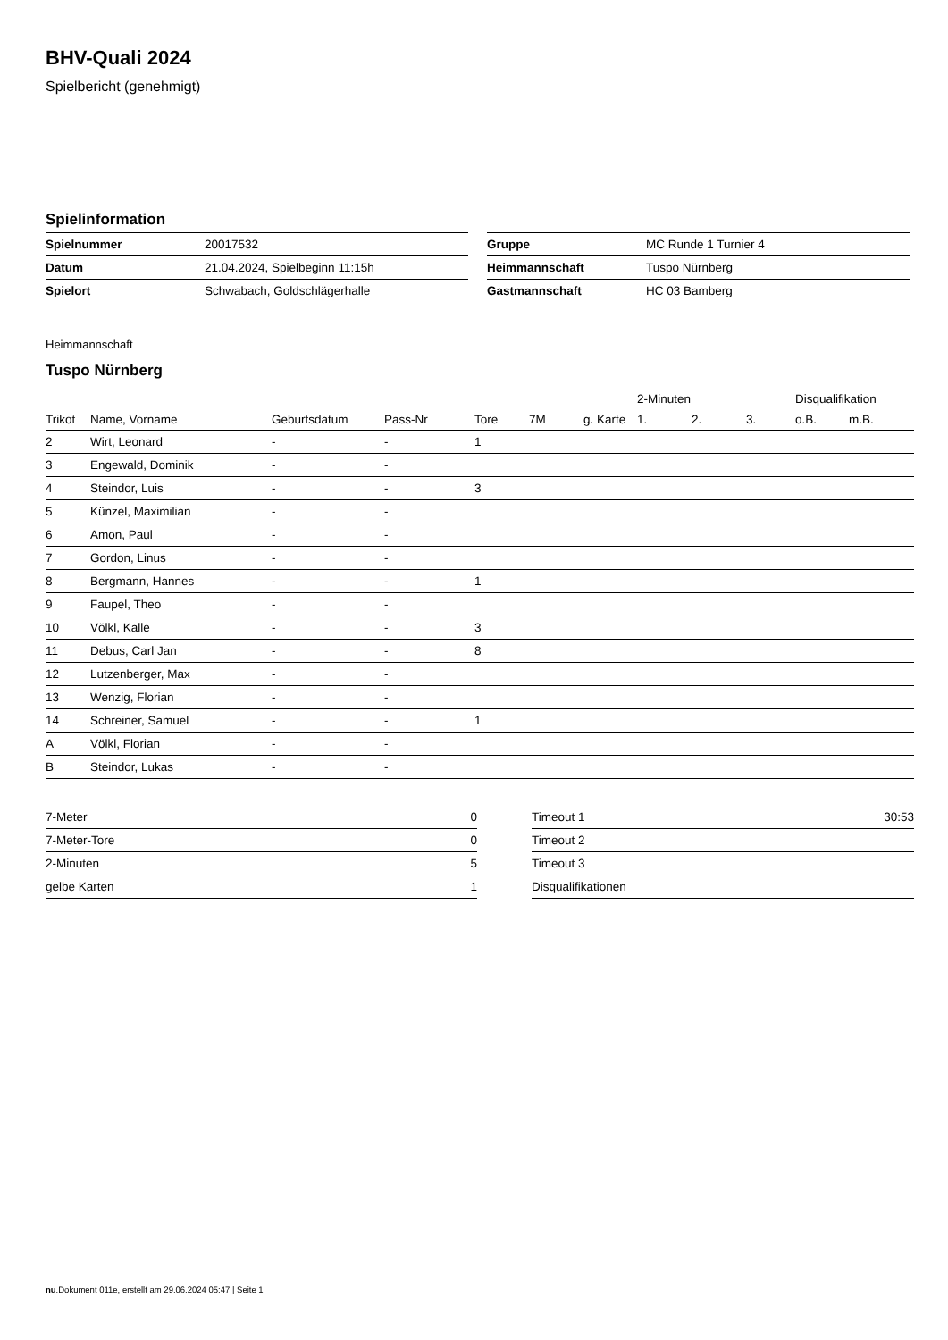BHV-Quali 2024
Spielbericht (genehmigt)
Spielinformation
| Spielnummer | 20017532 |
| Datum | 21.04.2024, Spielbeginn 11:15h |
| Spielort | Schwabach, Goldschlägerhalle |
| Gruppe | MC Runde 1 Turnier 4 |
| Heimmannschaft | Tuspo Nürnberg |
| Gastmannschaft | HC 03 Bamberg |
Heimmannschaft
Tuspo Nürnberg
| | | | | | | | 2-Minuten | | | Disqualifikation | |
| --- | --- | --- | --- | --- | --- | --- | --- | --- | --- | --- | --- |
| Trikot | Name, Vorname | Geburtsdatum | Pass-Nr | Tore | 7M | g. Karte | 1. | 2. | 3. | o.B. | m.B. |
| 2 | Wirt, Leonard | - | - | 1 | | | | | | | |
| 3 | Engewald, Dominik | - | - | | | | | | | | |
| 4 | Steindor, Luis | - | - | 3 | | | | | | | |
| 5 | Künzel, Maximilian | - | - | | | | | | | | |
| 6 | Amon, Paul | - | - | | | | | | | | |
| 7 | Gordon, Linus | - | - | | | | | | | | |
| 8 | Bergmann, Hannes | - | - | 1 | | | | | | | |
| 9 | Faupel, Theo | - | - | | | | | | | | |
| 10 | Völkl, Kalle | - | - | 3 | | | | | | | |
| 11 | Debus, Carl Jan | - | - | 8 | | | | | | | |
| 12 | Lutzenberger, Max | - | - | | | | | | | | |
| 13 | Wenzig, Florian | - | - | | | | | | | | |
| 14 | Schreiner, Samuel | - | - | 1 | | | | | | | |
| A | Völkl, Florian | - | - | | | | | | | | |
| B | Steindor, Lukas | - | - | | | | | | | | |
| 7-Meter | 0 |
| 7-Meter-Tore | 0 |
| 2-Minuten | 5 |
| gelbe Karten | 1 |
| Timeout 1 | 30:53 |
| Timeout 2 | |
| Timeout 3 | |
| Disqualifikationen | |
nu.Dokument 011e, erstellt am 29.06.2024 05:47 | Seite 1